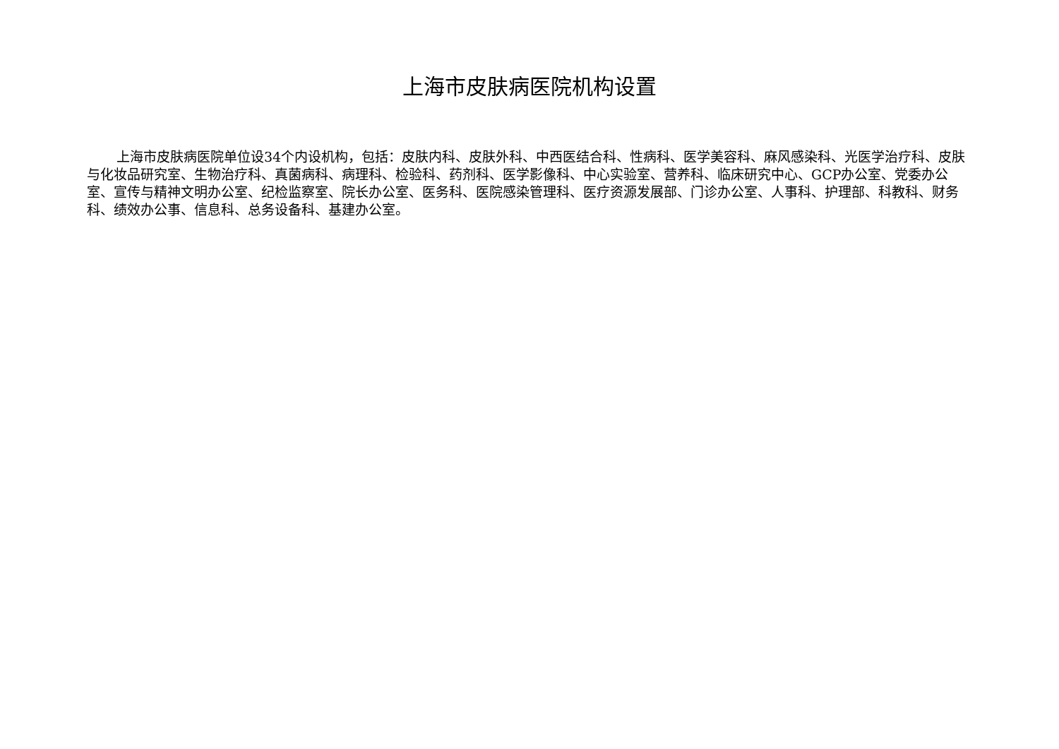上海市皮肤病医院机构设置
上海市皮肤病医院单位设34个内设机构，包括：皮肤内科、皮肤外科、中西医结合科、性病科、医学美容科、麻风感染科、光医学治疗科、皮肤与化妆品研究室、生物治疗科、真菌病科、病理科、检验科、药剂科、医学影像科、中心实验室、营养科、临床研究中心、GCP办公室、党委办公室、宣传与精神文明办公室、纪检监察室、院长办公室、医务科、医院感染管理科、医疗资源发展部、门诊办公室、人事科、护理部、科教科、财务科、绩效办公事、信息科、总务设备科、基建办公室。